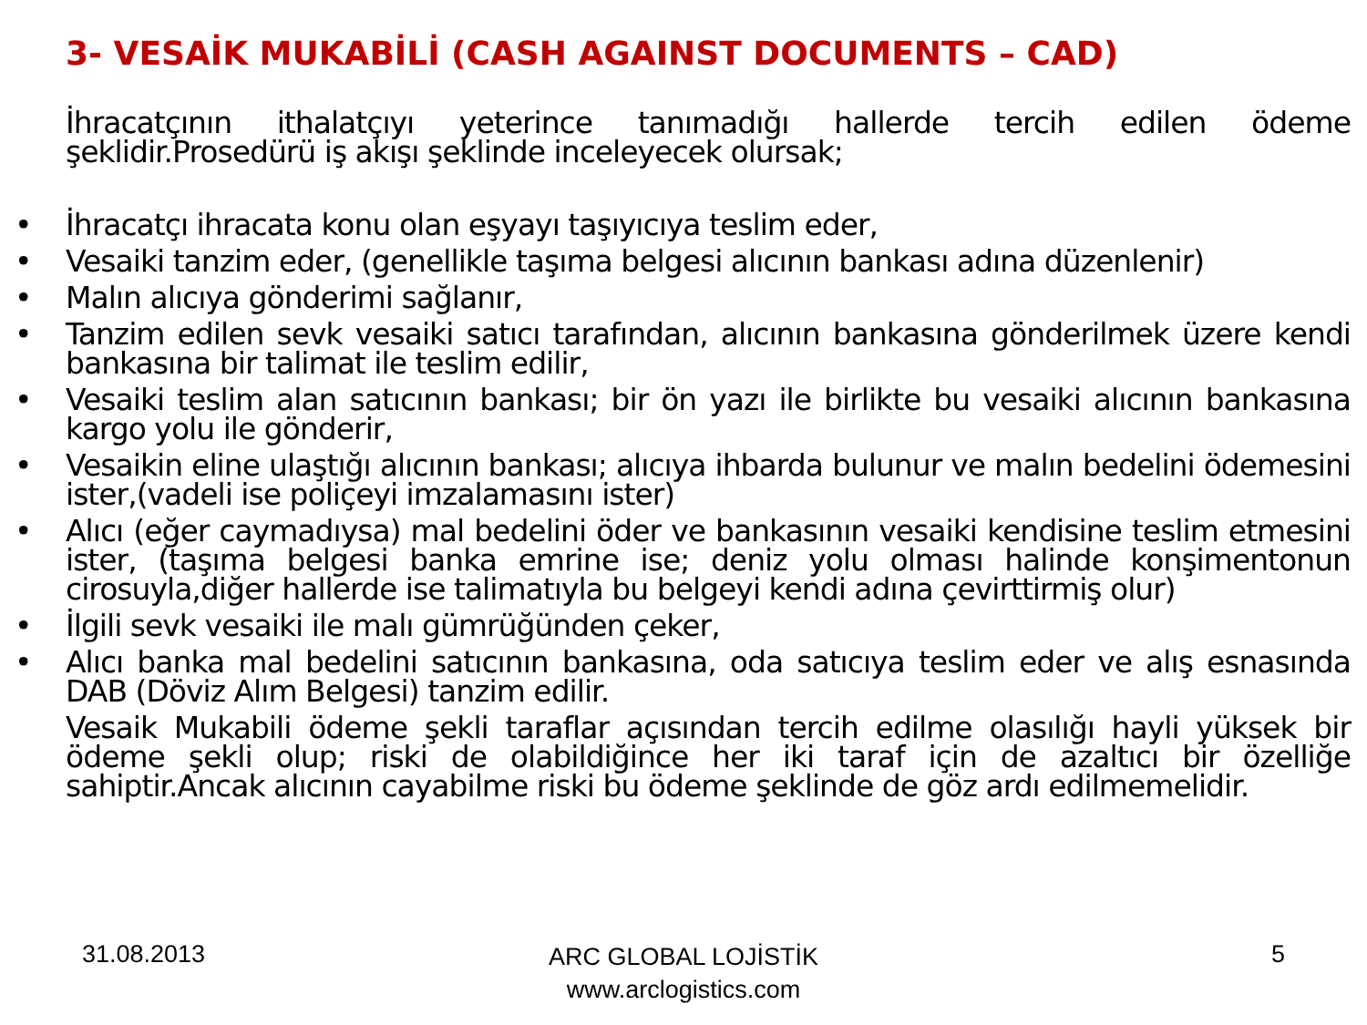3- VESAİK MUKABİLİ (CASH AGAINST DOCUMENTS – CAD)
İhracatçının ithalatçıyı yeterince tanımadığı hallerde tercih edilen ödeme şeklidir.Prosedürü iş akışı şeklinde inceleyecek olursak;
• İhracatçı ihracata konu olan eşyayı taşıyıcıya teslim eder,
• Vesaiki tanzim eder, (genellikle taşıma belgesi alıcının bankası adına düzenlenir)
• Malın alıcıya gönderimi sağlanır,
• Tanzim edilen sevk vesaiki satıcı tarafından, alıcının bankasına gönderilmek üzere kendi bankasına bir talimat ile teslim edilir,
• Vesaiki teslim alan satıcının bankası; bir ön yazı ile birlikte bu vesaiki alıcının bankasına kargo yolu ile gönderir,
• Vesaikin eline ulaştığı alıcının bankası; alıcıya ihbarda bulunur ve malın bedelini ödemesini ister,(vadeli ise poliçeyi imzalamasını ister)
• Alıcı (eğer caymadıysa) mal bedelini öder ve bankasının vesaiki kendisine teslim etmesini ister, (taşıma belgesi banka emrine ise; deniz yolu olması halinde konşimentonun cirosuyla,diğer hallerde ise talimatıyla bu belgeyi kendi adına çevirttirmiş olur)
• İlgili sevk vesaiki ile malı gümrüğünden çeker,
• Alıcı banka mal bedelini satıcının bankasına, oda satıcıya teslim eder ve alış esnasında DAB (Döviz Alım Belgesi) tanzim edilir.
Vesaik Mukabili ödeme şekli taraflar açısından tercih edilme olasılığı hayli yüksek bir ödeme şekli olup; riski de olabildiğince her iki taraf için de azaltıcı bir özelliğe sahiptir.Ancak alıcının cayabilme riski bu ödeme şeklinde de göz ardı edilmemelidir.
31.08.2013
ARC GLOBAL LOJİSTİK
www.arclogistics.com
5